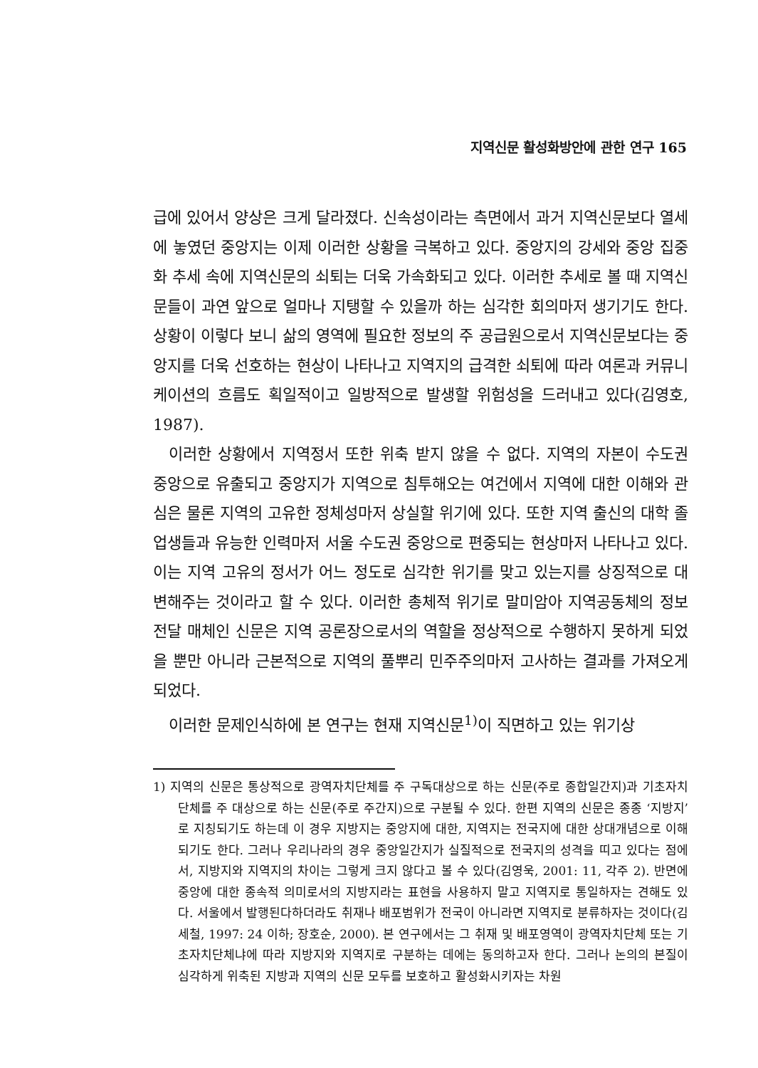지역신문 활성화방안에 관한 연구 165
급에 있어서 양상은 크게 달라졌다. 신속성이라는 측면에서 과거 지역신문보다 열세에 놓였던 중앙지는 이제 이러한 상황을 극복하고 있다. 중앙지의 강세와 중앙 집중화 추세 속에 지역신문의 쇠퇴는 더욱 가속화되고 있다. 이러한 추세로 볼 때 지역신문들이 과연 앞으로 얼마나 지탱할 수 있을까 하는 심각한 회의마저 생기기도 한다. 상황이 이렇다 보니 삶의 영역에 필요한 정보의 주 공급원으로서 지역신문보다는 중앙지를 더욱 선호하는 현상이 나타나고 지역지의 급격한 쇠퇴에 따라 여론과 커뮤니케이션의 흐름도 획일적이고 일방적으로 발생할 위험성을 드러내고 있다(김영호, 1987).
이러한 상황에서 지역정서 또한 위축 받지 않을 수 없다. 지역의 자본이 수도권 중앙으로 유출되고 중앙지가 지역으로 침투해오는 여건에서 지역에 대한 이해와 관심은 물론 지역의 고유한 정체성마저 상실할 위기에 있다. 또한 지역 출신의 대학 졸업생들과 유능한 인력마저 서울 수도권 중앙으로 편중되는 현상마저 나타나고 있다. 이는 지역 고유의 정서가 어느 정도로 심각한 위기를 맞고 있는지를 상징적으로 대변해주는 것이라고 할 수 있다. 이러한 총체적 위기로 말미암아 지역공동체의 정보전달 매체인 신문은 지역 공론장으로서의 역할을 정상적으로 수행하지 못하게 되었을 뿐만 아니라 근본적으로 지역의 풀뿌리 민주주의마저 고사하는 결과를 가져오게 되었다.
이러한 문제인식하에 본 연구는 현재 지역신문<sup>1)</sup>이 직면하고 있는 위기상
1) 지역의 신문은 통상적으로 광역자치단체를 주 구독대상으로 하는 신문(주로 종합일간지)과 기초자치단체를 주 대상으로 하는 신문(주로 주간지)으로 구분될 수 있다. 한편 지역의 신문은 종종 ‘지방지’로 지칭되기도 하는데 이 경우 지방지는 중앙지에 대한, 지역지는 전국지에 대한 상대개념으로 이해되기도 한다. 그러나 우리나라의 경우 중앙일간지가 실질적으로 전국지의 성격을 띠고 있다는 점에서, 지방지와 지역지의 차이는 그렇게 크지 않다고 볼 수 있다(김영욱, 2001: 11, 각주 2). 반면에 중앙에 대한 종속적 의미로서의 지방지라는 표현을 사용하지 말고 지역지로 통일하자는 견해도 있다. 서울에서 발행된다하더라도 취재나 배포범위가 전국이 아니라면 지역지로 분류하자는 것이다(김세철, 1997: 24 이하; 장호순, 2000). 본 연구에서는 그 취재 및 배포영역이 광역자치단체 또는 기초자치단체냐에 따라 지방지와 지역지로 구분하는 데에는 동의하고자 한다. 그러나 논의의 본질이 심각하게 위축된 지방과 지역의 신문 모두를 보호하고 활성화시키자는 차원